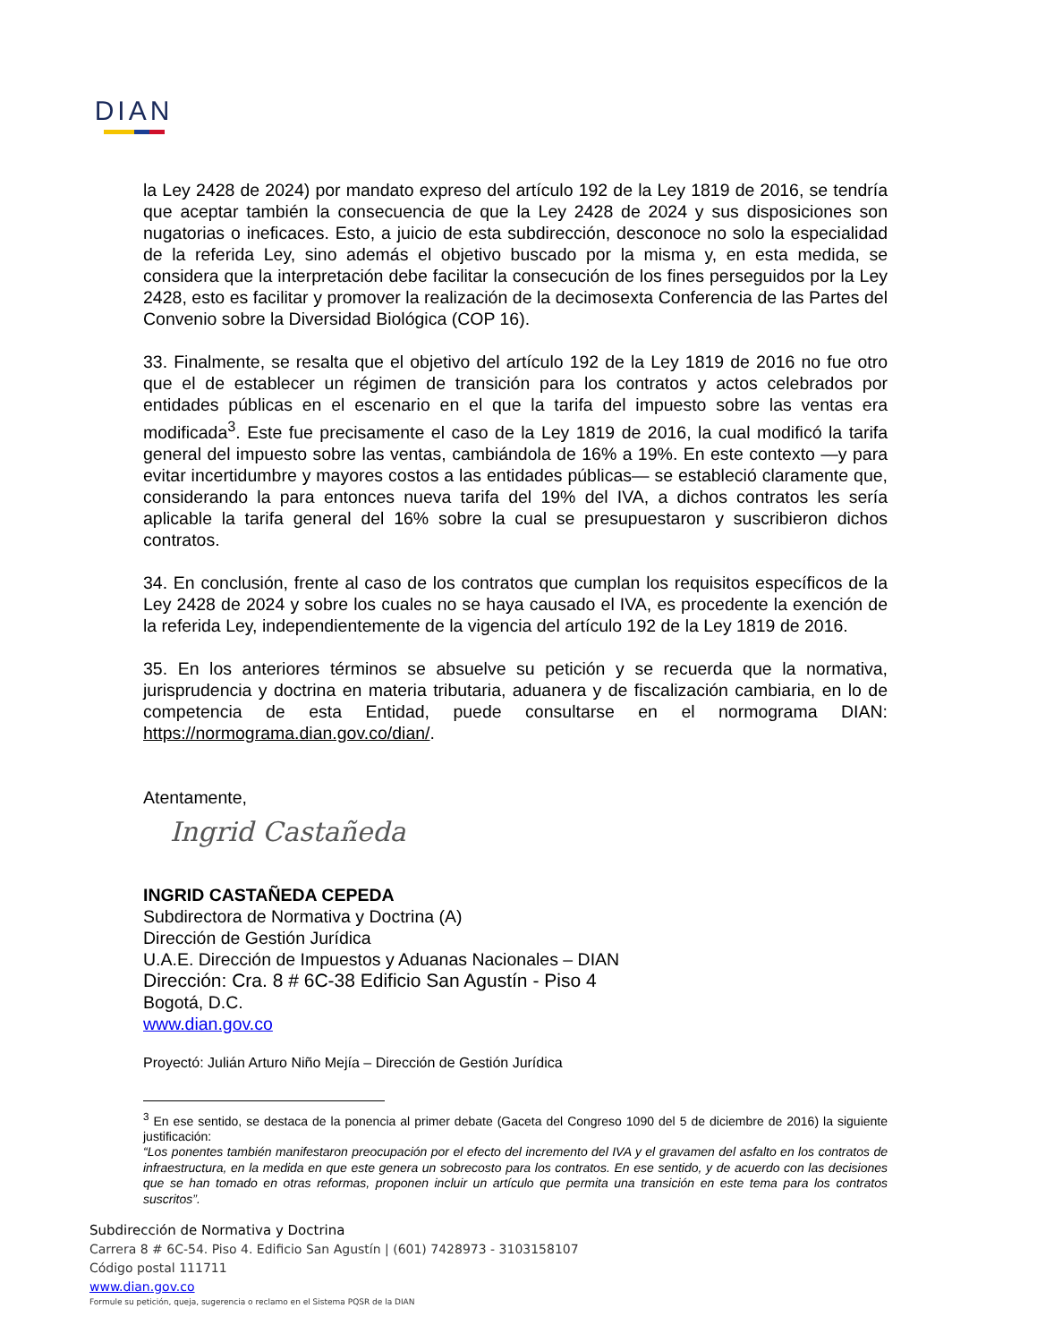DIAN
la Ley 2428 de 2024) por mandato expreso del artículo 192 de la Ley 1819 de 2016, se tendría que aceptar también la consecuencia de que la Ley 2428 de 2024 y sus disposiciones son nugatorias o ineficaces. Esto, a juicio de esta subdirección, desconoce no solo la especialidad de la referida Ley, sino además el objetivo buscado por la misma y, en esta medida, se considera que la interpretación debe facilitar la consecución de los fines perseguidos por la Ley 2428, esto es facilitar y promover la realización de la decimosexta Conferencia de las Partes del Convenio sobre la Diversidad Biológica (COP 16).
33. Finalmente, se resalta que el objetivo del artículo 192 de la Ley 1819 de 2016 no fue otro que el de establecer un régimen de transición para los contratos y actos celebrados por entidades públicas en el escenario en el que la tarifa del impuesto sobre las ventas era modificada<sup>3</sup>. Este fue precisamente el caso de la Ley 1819 de 2016, la cual modificó la tarifa general del impuesto sobre las ventas, cambiándola de 16% a 19%. En este contexto —y para evitar incertidumbre y mayores costos a las entidades públicas— se estableció claramente que, considerando la para entonces nueva tarifa del 19% del IVA, a dichos contratos les sería aplicable la tarifa general del 16% sobre la cual se presupuestaron y suscribieron dichos contratos.
34. En conclusión, frente al caso de los contratos que cumplan los requisitos específicos de la Ley 2428 de 2024 y sobre los cuales no se haya causado el IVA, es procedente la exención de la referida Ley, independientemente de la vigencia del artículo 192 de la Ley 1819 de 2016.
35. En los anteriores términos se absuelve su petición y se recuerda que la normativa, jurisprudencia y doctrina en materia tributaria, aduanera y de fiscalización cambiaria, en lo de competencia de esta Entidad, puede consultarse en el normograma DIAN: https://normograma.dian.gov.co/dian/.
Atentamente,
Ingrid Castañeda
INGRID CASTAÑEDA CEPEDA
Subdirectora de Normativa y Doctrina (A)
Dirección de Gestión Jurídica
U.A.E. Dirección de Impuestos y Aduanas Nacionales – DIAN
Dirección: Cra. 8 # 6C-38 Edificio San Agustín - Piso 4
Bogotá, D.C.
www.dian.gov.co
Proyectó: Julián Arturo Niño Mejía – Dirección de Gestión Jurídica
<sup>3</sup> En ese sentido, se destaca de la ponencia al primer debate (Gaceta del Congreso 1090 del 5 de diciembre de 2016) la siguiente justificación:
“Los ponentes también manifestaron preocupación por el efecto del incremento del IVA y el gravamen del asfalto en los contratos de infraestructura, en la medida en que este genera un sobrecosto para los contratos. En ese sentido, y de acuerdo con las decisiones que se han tomado en otras reformas, proponen incluir un artículo que permita una transición en este tema para los contratos suscritos”.
Subdirección de Normativa y Doctrina
Carrera 8 # 6C-54. Piso 4. Edificio San Agustín | (601) 7428973 - 3103158107
Código postal 111711
www.dian.gov.co
Formule su petición, queja, sugerencia o reclamo en el Sistema PQSR de la DIAN